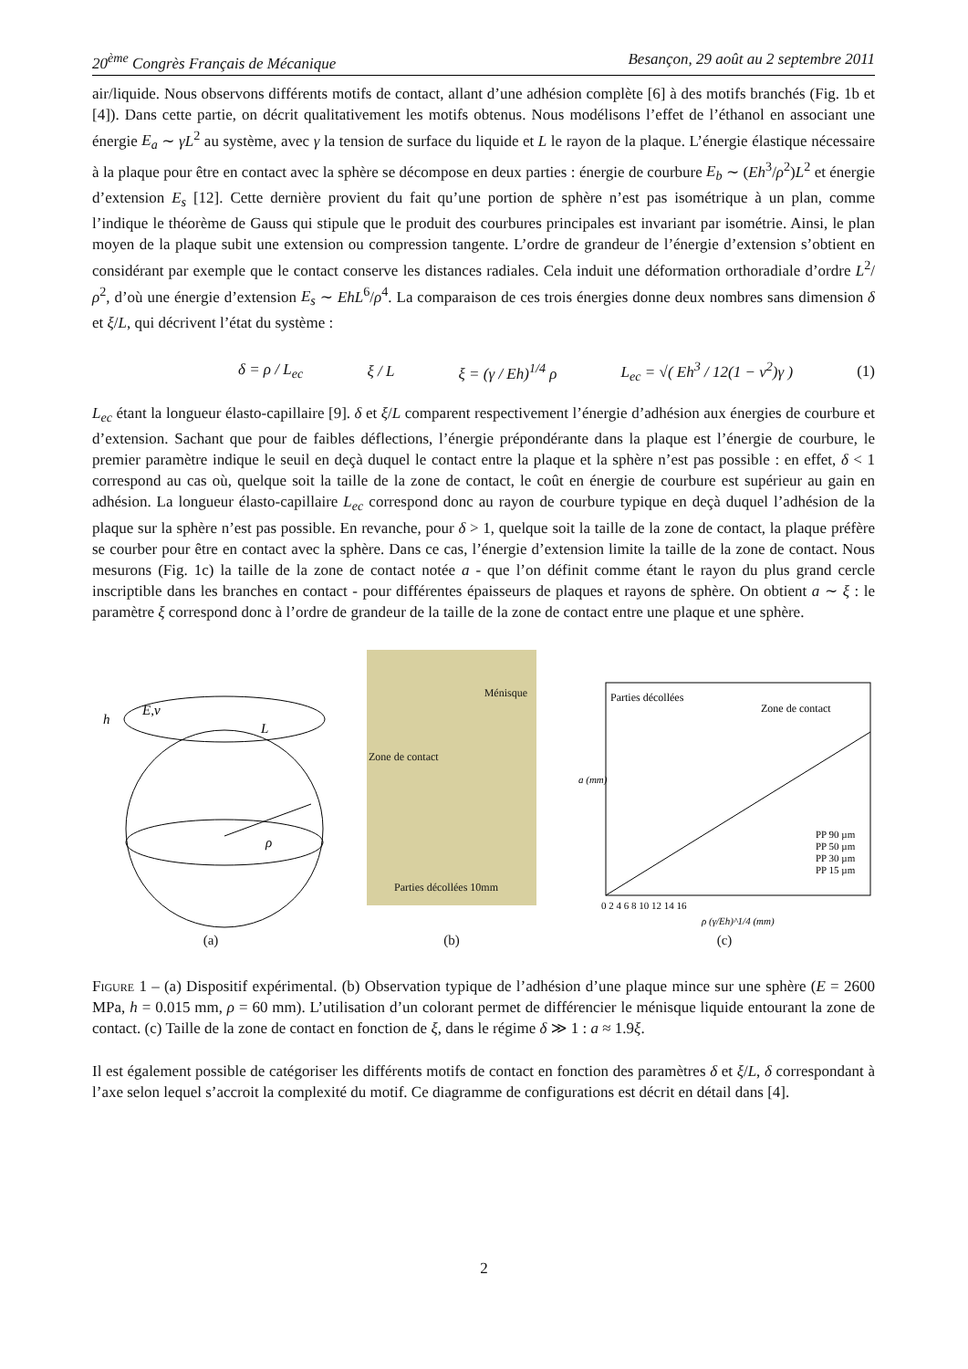20<sup>ème</sup> Congrès Français de Mécanique Besançon, 29 août au 2 septembre 2011
air/liquide. Nous observons différents motifs de contact, allant d’une adhésion complète [6] à des motifs branchés (Fig. 1b et [4]). Dans cette partie, on décrit qualitativement les motifs obtenus. Nous modélisons l’effet de l’éthanol en associant une énergie E<sub>a</sub> ∼ γL<sup>2</sup> au système, avec γ la tension de surface du liquide et L le rayon de la plaque. L’énergie élastique nécessaire à la plaque pour être en contact avec la sphère se décompose en deux parties : énergie de courbure E<sub>b</sub> ∼ (Eh<sup>3</sup>/ρ<sup>2</sup>)L<sup>2</sup> et énergie d’extension E<sub>s</sub> [12]. Cette dernière provient du fait qu’une portion de sphère n’est pas isométrique à un plan, comme l’indique le théorème de Gauss qui stipule que le produit des courbures principales est invariant par isométrie. Ainsi, le plan moyen de la plaque subit une extension ou compression tangente. L’ordre de grandeur de l’énergie d’extension s’obtient en considérant par exemple que le contact conserve les distances radiales. Cela induit une déformation orthoradiale d’ordre L<sup>2</sup>/ρ<sup>2</sup>, d’où une énergie d’extension E<sub>s</sub> ∼ EhL<sup>6</sup>/ρ<sup>4</sup>. La comparaison de ces trois énergies donne deux nombres sans dimension δ et ξ/L, qui décrivent l’état du système :
δ = ρ / L<sub>ec</sub> ξ / L ξ = (γ / Eh)<sup>1/4</sup> ρ L<sub>ec</sub> = √( Eh<sup>3</sup> / 12(1 − ν<sup>2</sup>)γ ) (1)
L<sub>ec</sub> étant la longueur élasto-capillaire [9]. δ et ξ/L comparent respectivement l’énergie d’adhésion aux énergies de courbure et d’extension. Sachant que pour de faibles déflections, l’énergie prépondérante dans la plaque est l’énergie de courbure, le premier paramètre indique le seuil en deçà duquel le contact entre la plaque et la sphère n’est pas possible : en effet, δ < 1 correspond au cas où, quelque soit la taille de la zone de contact, le coût en énergie de courbure est supérieur au gain en adhésion. La longueur élasto-capillaire L<sub>ec</sub> correspond donc au rayon de courbure typique en deçà duquel l’adhésion de la plaque sur la sphère n’est pas possible. En revanche, pour δ > 1, quelque soit la taille de la zone de contact, la plaque préfère se courber pour être en contact avec la sphère. Dans ce cas, l’énergie d’extension limite la taille de la zone de contact. Nous mesurons (Fig. 1c) la taille de la zone de contact notée a - que l’on définit comme étant le rayon du plus grand cercle inscriptible dans les branches en contact - pour différentes épaisseurs de plaques et rayons de sphère. On obtient a ∼ ξ : le paramètre ξ correspond donc à l’ordre de grandeur de la taille de la zone de contact entre une plaque et une sphère.
h
E,ν
L
ρ
(a)
Ménisque
Zone de contact
Parties décollées 10mm
(b)
Parties décollées
Zone de contact
PP 90 µm
PP 50 µm
PP 30 µm
PP 15 µm
0 2 4 6 8 10 12 14 16
ρ (γ/Eh)^1/4 (mm)
a (mm)
(c)
Figure 1 – (a) Dispositif expérimental. (b) Observation typique de l’adhésion d’une plaque mince sur une sphère (E = 2600 MPa, h = 0.015 mm, ρ = 60 mm). L’utilisation d’un colorant permet de différencier le ménisque liquide entourant la zone de contact. (c) Taille de la zone de contact en fonction de ξ, dans le régime δ ≫ 1 : a ≈ 1.9ξ.
Il est également possible de catégoriser les différents motifs de contact en fonction des paramètres δ et ξ/L, δ correspondant à l’axe selon lequel s’accroit la complexité du motif. Ce diagramme de configurations est décrit en détail dans [4].
2